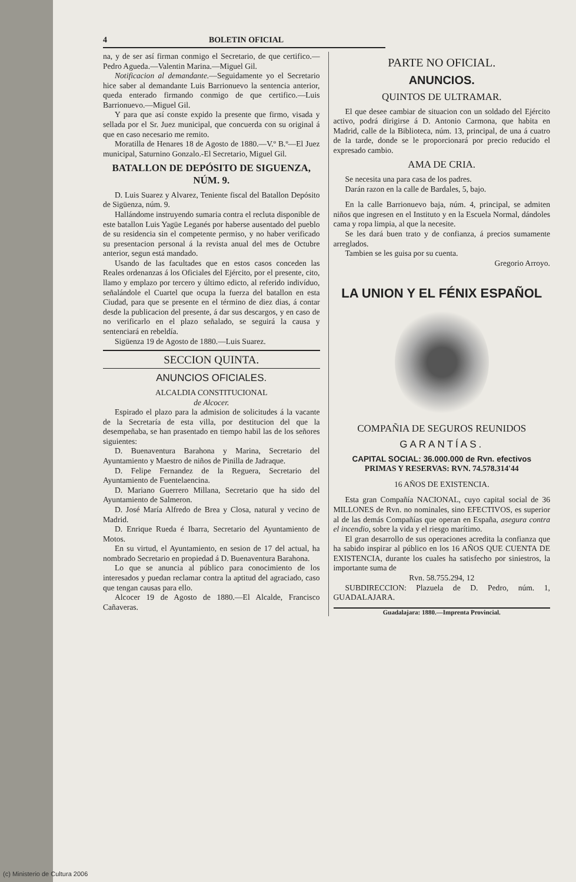4 BOLETIN OFICIAL
na, y de ser así firman conmigo el Secretario, de que certifico.—Pedro Agueda.—Valentin Marina.—Miguel Gil.
Notificacion al demandante.—Seguidamente yo el Secretario hice saber al demandante Luis Barrionuevo la sentencia anterior, queda enterado firmando conmigo de que certifico.—Luis Barrionuevo.—Miguel Gil.
Y para que así conste expido la presente que firmo, visada y sellada por el Sr. Juez municipal, que concuerda con su original á que en caso necesario me remito.
Moratilla de Henares 18 de Agosto de 1880.—V.º B.º—El Juez municipal, Saturnino Gonzalo.-El Secretario, Miguel Gil.
BATALLON DE DEPÓSITO DE SIGUENZA, NÚM. 9.
D. Luis Suarez y Alvarez, Teniente fiscal del Batallon Depósito de Sigüenza, núm. 9.
Hallándome instruyendo sumaria contra el recluta disponible de este batallon Luis Yagüe Leganés por haberse ausentado del pueblo de su residencia sin el competente permiso, y no haber verificado su presentacion personal á la revista anual del mes de Octubre anterior, segun está mandado.
Usando de las facultades que en estos casos conceden las Reales ordenanzas á los Oficiales del Ejército, por el presente, cito, llamo y emplazo por tercero y último edicto, al referido indivíduo, señalándole el Cuartel que ocupa la fuerza del batallon en esta Ciudad, para que se presente en el término de diez dias, á contar desde la publicacion del presente, á dar sus descargos, y en caso de no verificarlo en el plazo señalado, se seguirá la causa y sentenciará en rebeldía.
Sigüenza 19 de Agosto de 1880.—Luis Suarez.
SECCION QUINTA.
ANUNCIOS OFICIALES.
ALCALDIA CONSTITUCIONAL
de Alcocer.
Espirado el plazo para la admision de solicitudes á la vacante de la Secretaría de esta villa, por destitucion del que la desempeñaba, se han prasentado en tiempo habil las de los señores siguientes:
D. Buenaventura Barahona y Marina, Secretario del Ayuntamiento y Maestro de niños de Pinilla de Jadraque.
D. Felipe Fernandez de la Reguera, Secretario del Ayuntamiento de Fuentelaencina.
D. Mariano Guerrero Millana, Secretario que ha sido del Ayuntamiento de Salmeron.
D. José María Alfredo de Brea y Closa, natural y vecino de Madrid.
D. Enrique Rueda é Ibarra, Secretario del Ayuntamiento de Motos.
En su virtud, el Ayuntamiento, en sesion de 17 del actual, ha nombrado Secretario en propiedad á D. Buenaventura Barahona.
Lo que se anuncia al público para conocimiento de los interesados y puedan reclamar contra la aptitud del agraciado, caso que tengan causas para ello.
Alcocer 19 de Agosto de 1880.—El Alcalde, Francisco Cañaveras.
PARTE NO OFICIAL.
ANUNCIOS.
QUINTOS DE ULTRAMAR.
El que desee cambiar de situacion con un soldado del Ejército activo, podrá dirigirse á D. Antonio Carmona, que habita en Madrid, calle de la Biblioteca, núm. 13, principal, de una á cuatro de la tarde, donde se le proporcionará por precio reducido el expresado cambio.
AMA DE CRIA.
Se necesita una para casa de los padres.
Darán razon en la calle de Bardales, 5, bajo.
En la calle Barrionuevo baja, núm. 4, principal, se admiten niños que ingresen en el Instituto y en la Escuela Normal, dándoles cama y ropa limpia, al que la necesite.
Se les dará buen trato y de confianza, á precios sumamente arreglados.
Tambien se les guisa por su cuenta.
Gregorio Arroyo.
LA UNION Y EL FÉNIX ESPAÑOL
COMPAÑIA DE SEGUROS REUNIDOS
GARANTÍAS.
CAPITAL SOCIAL: 36.000.000 de Rvn. efectivos
PRIMAS Y RESERVAS: RVN. 74.578.314'44
16 AÑOS DE EXISTENCIA.
Esta gran Compañía NACIONAL, cuyo capital social de 36 MILLONES de Rvn. no nominales, sino EFECTIVOS, es superior al de las demás Compañías que operan en España, asegura contra el incendio, sobre la vida y el riesgo marítimo.
El gran desarrollo de sus operaciones acredita la confianza que ha sabido inspirar al público en los 16 AÑOS QUE CUENTA DE EXISTENCIA, durante los cuales ha satisfecho por siniestros, la importante suma de
Rvn. 58.755.294, 12
SUBDIRECCION: Plazuela de D. Pedro, núm. 1, GUADALAJARA.
Guadalajara: 1880.—Imprenta Provincial.
(c) Ministerio de Cultura 2006